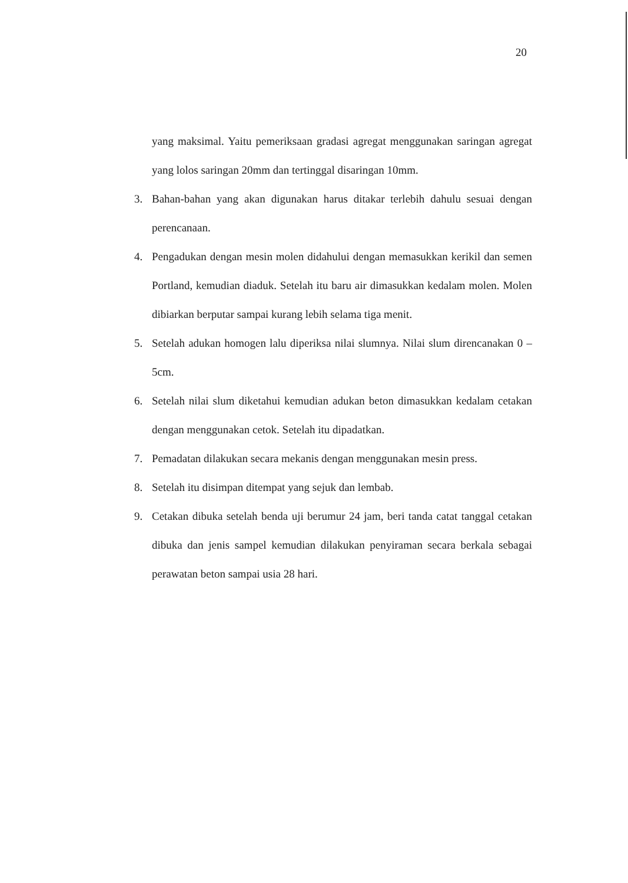20
yang maksimal. Yaitu pemeriksaan gradasi agregat menggunakan saringan agregat yang lolos saringan 20mm dan tertinggal disaringan 10mm.
3. Bahan-bahan yang akan digunakan harus ditakar terlebih dahulu sesuai dengan perencanaan.
4. Pengadukan dengan mesin molen didahului dengan memasukkan kerikil dan semen Portland, kemudian diaduk. Setelah itu baru air dimasukkan kedalam molen. Molen dibiarkan berputar sampai kurang lebih selama tiga menit.
5. Setelah adukan homogen lalu diperiksa nilai slumnya. Nilai slum direncanakan 0 – 5cm.
6. Setelah nilai slum diketahui kemudian adukan beton dimasukkan kedalam cetakan dengan menggunakan cetok. Setelah itu dipadatkan.
7. Pemadatan dilakukan secara mekanis dengan menggunakan mesin press.
8. Setelah itu disimpan ditempat yang sejuk dan lembab.
9. Cetakan dibuka setelah benda uji berumur 24 jam, beri tanda catat tanggal cetakan dibuka dan jenis sampel kemudian dilakukan penyiraman secara berkala sebagai perawatan beton sampai usia 28 hari.